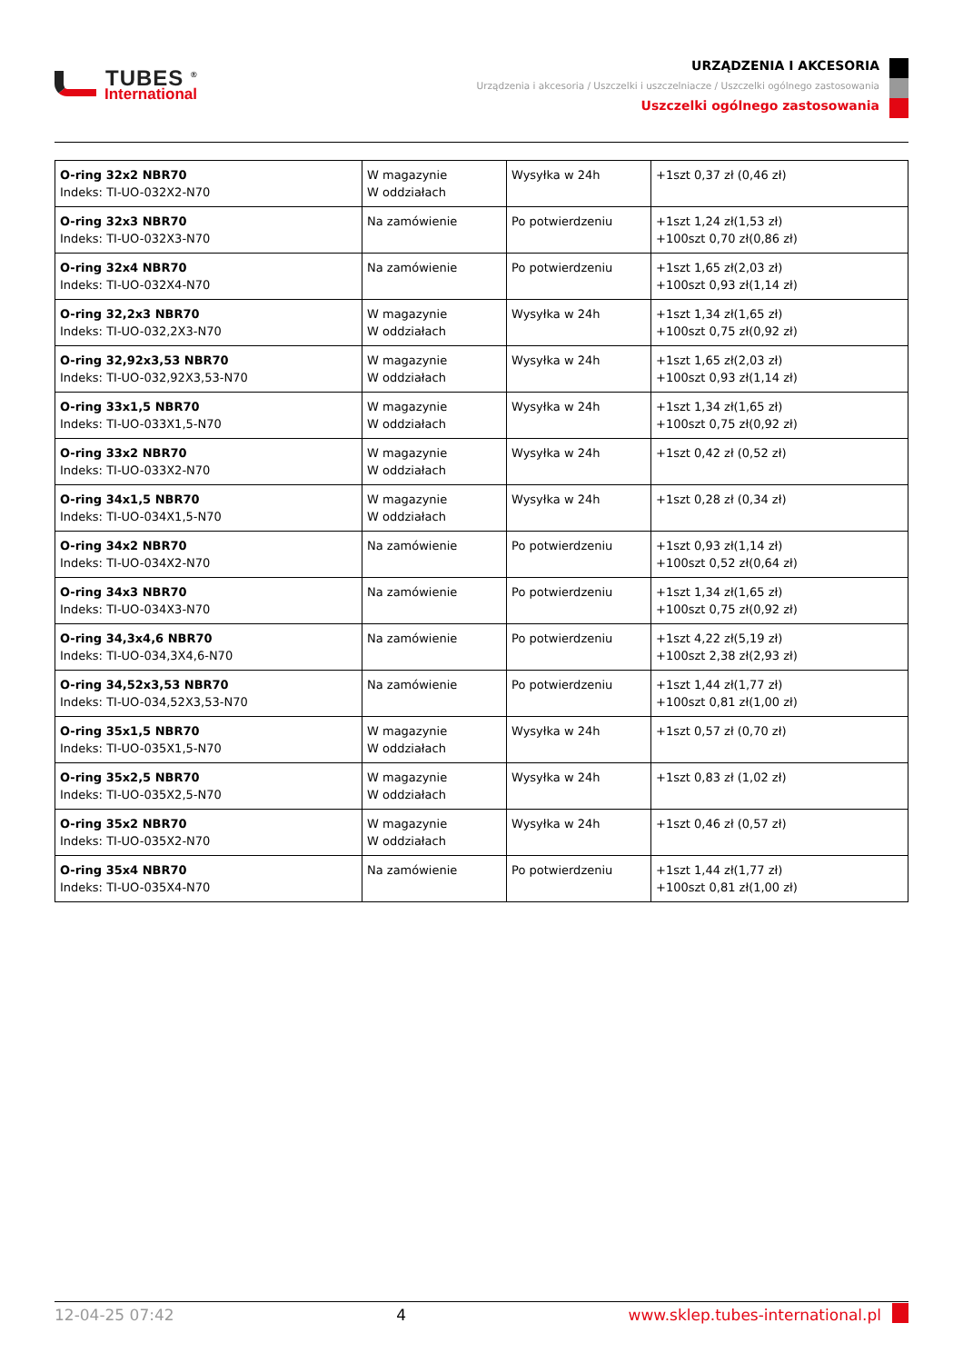TUBES <sup>®</sup>
International
URZĄDZENIA I AKCESORIA
Urządzenia i akcesoria / Uszczelki i uszczelniacze / Uszczelki ogólnego zastosowania
Uszczelki ogólnego zastosowania
| O-ring 32x2 NBR70 Indeks: TI-UO-032X2-N70 | W magazynie W oddziałach | Wysyłka w 24h | +1szt 0,37 zł (0,46 zł) |
| O-ring 32x3 NBR70 Indeks: TI-UO-032X3-N70 | Na zamówienie | Po potwierdzeniu | +1szt 1,24 zł(1,53 zł) +100szt 0,70 zł(0,86 zł) |
| O-ring 32x4 NBR70 Indeks: TI-UO-032X4-N70 | Na zamówienie | Po potwierdzeniu | +1szt 1,65 zł(2,03 zł) +100szt 0,93 zł(1,14 zł) |
| O-ring 32,2x3 NBR70 Indeks: TI-UO-032,2X3-N70 | W magazynie W oddziałach | Wysyłka w 24h | +1szt 1,34 zł(1,65 zł) +100szt 0,75 zł(0,92 zł) |
| O-ring 32,92x3,53 NBR70 Indeks: TI-UO-032,92X3,53-N70 | W magazynie W oddziałach | Wysyłka w 24h | +1szt 1,65 zł(2,03 zł) +100szt 0,93 zł(1,14 zł) |
| O-ring 33x1,5 NBR70 Indeks: TI-UO-033X1,5-N70 | W magazynie W oddziałach | Wysyłka w 24h | +1szt 1,34 zł(1,65 zł) +100szt 0,75 zł(0,92 zł) |
| O-ring 33x2 NBR70 Indeks: TI-UO-033X2-N70 | W magazynie W oddziałach | Wysyłka w 24h | +1szt 0,42 zł (0,52 zł) |
| O-ring 34x1,5 NBR70 Indeks: TI-UO-034X1,5-N70 | W magazynie W oddziałach | Wysyłka w 24h | +1szt 0,28 zł (0,34 zł) |
| O-ring 34x2 NBR70 Indeks: TI-UO-034X2-N70 | Na zamówienie | Po potwierdzeniu | +1szt 0,93 zł(1,14 zł) +100szt 0,52 zł(0,64 zł) |
| O-ring 34x3 NBR70 Indeks: TI-UO-034X3-N70 | Na zamówienie | Po potwierdzeniu | +1szt 1,34 zł(1,65 zł) +100szt 0,75 zł(0,92 zł) |
| O-ring 34,3x4,6 NBR70 Indeks: TI-UO-034,3X4,6-N70 | Na zamówienie | Po potwierdzeniu | +1szt 4,22 zł(5,19 zł) +100szt 2,38 zł(2,93 zł) |
| O-ring 34,52x3,53 NBR70 Indeks: TI-UO-034,52X3,53-N70 | Na zamówienie | Po potwierdzeniu | +1szt 1,44 zł(1,77 zł) +100szt 0,81 zł(1,00 zł) |
| O-ring 35x1,5 NBR70 Indeks: TI-UO-035X1,5-N70 | W magazynie W oddziałach | Wysyłka w 24h | +1szt 0,57 zł (0,70 zł) |
| O-ring 35x2,5 NBR70 Indeks: TI-UO-035X2,5-N70 | W magazynie W oddziałach | Wysyłka w 24h | +1szt 0,83 zł (1,02 zł) |
| O-ring 35x2 NBR70 Indeks: TI-UO-035X2-N70 | W magazynie W oddziałach | Wysyłka w 24h | +1szt 0,46 zł (0,57 zł) |
| O-ring 35x4 NBR70 Indeks: TI-UO-035X4-N70 | Na zamówienie | Po potwierdzeniu | +1szt 1,44 zł(1,77 zł) +100szt 0,81 zł(1,00 zł) |
12-04-25 07:42 4 www.sklep.tubes-international.pl